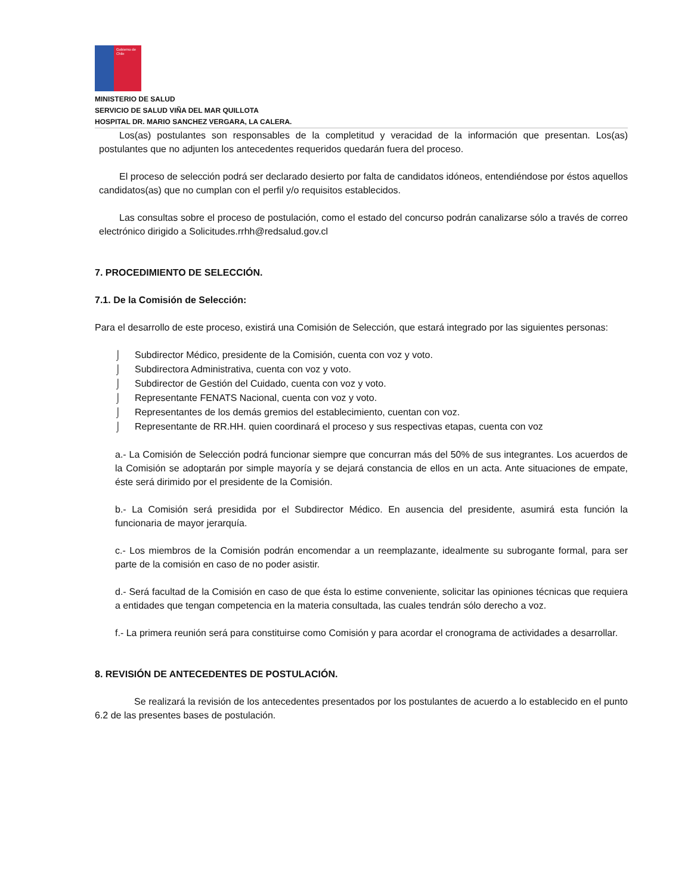Gobierno de Chile
MINISTERIO DE SALUD
SERVICIO DE SALUD VIÑA DEL MAR QUILLOTA
HOSPITAL DR. MARIO SANCHEZ VERGARA, LA CALERA.
Los(as) postulantes son responsables de la completitud y veracidad de la información que presentan. Los(as) postulantes que no adjunten los antecedentes requeridos quedarán fuera del proceso.
El proceso de selección podrá ser declarado desierto por falta de candidatos idóneos, entendiéndose por éstos aquellos candidatos(as) que no cumplan con el perfil y/o requisitos establecidos.
Las consultas sobre el proceso de postulación, como el estado del concurso podrán canalizarse sólo a través de correo electrónico dirigido a Solicitudes.rrhh@redsalud.gov.cl
7. PROCEDIMIENTO DE SELECCIÓN.
7.1. De la Comisión de Selección:
Para el desarrollo de este proceso, existirá una Comisión de Selección, que estará integrado por las siguientes personas:
⌡ Subdirector Médico, presidente de la Comisión, cuenta con voz y voto.
⌡ Subdirectora Administrativa, cuenta con voz y voto.
⌡ Subdirector de Gestión del Cuidado, cuenta con voz y voto.
⌡ Representante FENATS Nacional, cuenta con voz y voto.
⌡ Representantes de los demás gremios del establecimiento, cuentan con voz.
⌡ Representante de RR.HH. quien coordinará el proceso y sus respectivas etapas, cuenta con voz
a.- La Comisión de Selección podrá funcionar siempre que concurran más del 50% de sus integrantes. Los acuerdos de la Comisión se adoptarán por simple mayoría y se dejará constancia de ellos en un acta. Ante situaciones de empate, éste será dirimido por el presidente de la Comisión.
b.- La Comisión será presidida por el Subdirector Médico. En ausencia del presidente, asumirá esta función la funcionaria de mayor jerarquía.
c.- Los miembros de la Comisión podrán encomendar a un reemplazante, idealmente su subrogante formal, para ser parte de la comisión en caso de no poder asistir.
d.- Será facultad de la Comisión en caso de que ésta lo estime conveniente, solicitar las opiniones técnicas que requiera a entidades que tengan competencia en la materia consultada, las cuales tendrán sólo derecho a voz.
f.- La primera reunión será para constituirse como Comisión y para acordar el cronograma de actividades a desarrollar.
8. REVISIÓN DE ANTECEDENTES DE POSTULACIÓN.
Se realizará la revisión de los antecedentes presentados por los postulantes de acuerdo a lo establecido en el punto 6.2 de las presentes bases de postulación.